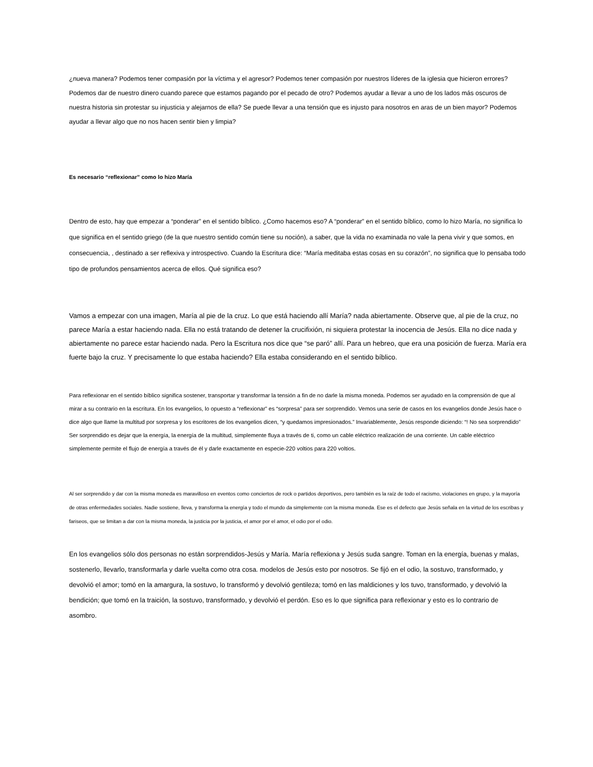¿nueva manera? Podemos tener compasión por la víctima y el agresor? Podemos tener compasión por nuestros líderes de la iglesia que hicieron errores? Podemos dar de nuestro dinero cuando parece que estamos pagando por el pecado de otro? Podemos ayudar a llevar a uno de los lados más oscuros de nuestra historia sin protestar su injusticia y alejarnos de ella? Se puede llevar a una tensión que es injusto para nosotros en aras de un bien mayor? Podemos ayudar a llevar algo que no nos hacen sentir bien y limpia?
Es necesario “reflexionar” como lo hizo María
Dentro de esto, hay que empezar a “ponderar” en el sentido bíblico. ¿Como hacemos eso? A “ponderar” en el sentido bíblico, como lo hizo María, no significa lo que significa en el sentido griego (de la que nuestro sentido común tiene su noción), a saber, que la vida no examinada no vale la pena vivir y que somos, en consecuencia, , destinado a ser reflexiva y introspectivo. Cuando la Escritura dice: “María meditaba estas cosas en su corazón”, no significa que lo pensaba todo tipo de profundos pensamientos acerca de ellos. Qué significa eso?
Vamos a empezar con una imagen, María al pie de la cruz. Lo que está haciendo allí María? nada abiertamente. Observe que, al pie de la cruz, no parece María a estar haciendo nada. Ella no está tratando de detener la crucifixión, ni siquiera protestar la inocencia de Jesús. Ella no dice nada y abiertamente no parece estar haciendo nada. Pero la Escritura nos dice que “se paró” allí. Para un hebreo, que era una posición de fuerza. María era fuerte bajo la cruz. Y precisamente lo que estaba haciendo? Ella estaba considerando en el sentido bíblico.
Para reflexionar en el sentido bíblico significa sostener, transportar y transformar la tensión a fin de no darle la misma moneda. Podemos ser ayudado en la comprensión de que al mirar a su contrario en la escritura. En los evangelios, lo opuesto a “reflexionar” es “sorpresa” para ser sorprendido. Vemos una serie de casos en los evangelios donde Jesús hace o dice algo que llame la multitud por sorpresa y los escritores de los evangelios dicen, “y quedamos impresionados.” Invariablemente, Jesús responde diciendo: “! No sea sorprendido” Ser sorprendido es dejar que la energía, la energía de la multitud, simplemente fluya a través de ti, como un cable eléctrico realización de una corriente. Un cable eléctrico simplemente permite el flujo de energía a través de él y darle exactamente en especie-220 voltios para 220 voltios.
Al ser sorprendido y dar con la misma moneda es maravilloso en eventos como conciertos de rock o partidos deportivos, pero también es la raíz de todo el racismo, violaciones en grupo, y la mayoría de otras enfermedades sociales. Nadie sostiene, lleva, y transforma la energía y todo el mundo da simplemente con la misma moneda. Ese es el defecto que Jesús señala en la virtud de los escribas y fariseos, que se limitan a dar con la misma moneda, la justicia por la justicia, el amor por el amor, el odio por el odio.
En los evangelios sólo dos personas no están sorprendidos-Jesús y María. María reflexiona y Jesús suda sangre. Toman en la energía, buenas y malas, sostenerlo, llevarlo, transformarla y darle vuelta como otra cosa. modelos de Jesús esto por nosotros. Se fijó en el odio, la sostuvo, transformado, y devolvió el amor; tomó en la amargura, la sostuvo, lo transformó y devolvió gentileza; tomó en las maldiciones y los tuvo, transformado, y devolvió la bendición; que tomó en la traición, la sostuvo, transformado, y devolvió el perdón. Eso es lo que significa para reflexionar y esto es lo contrario de asombro.